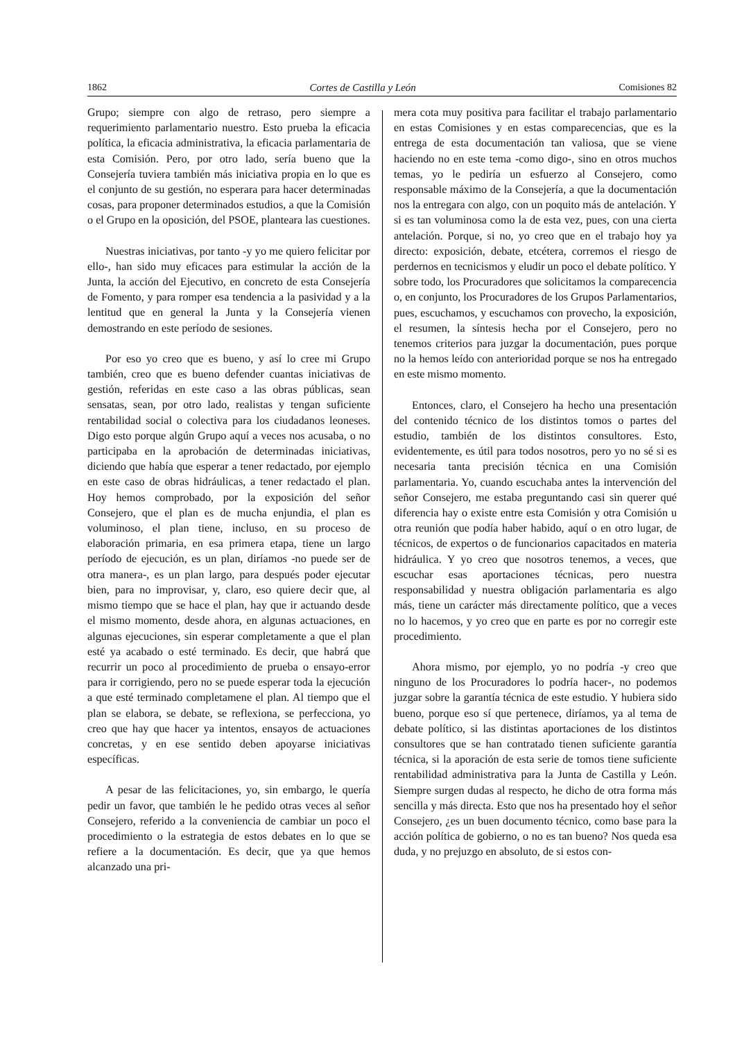1862 Cortes de Castilla y León Comisiones 82
Grupo; siempre con algo de retraso, pero siempre a requerimiento parlamentario nuestro. Esto prueba la eficacia política, la eficacia administrativa, la eficacia parlamentaria de esta Comisión. Pero, por otro lado, sería bueno que la Consejería tuviera también más iniciativa propia en lo que es el conjunto de su gestión, no esperara para hacer determinadas cosas, para proponer determinados estudios, a que la Comisión o el Grupo en la oposición, del PSOE, planteara las cuestiones.
Nuestras iniciativas, por tanto -y yo me quiero felicitar por ello-, han sido muy eficaces para estimular la acción de la Junta, la acción del Ejecutivo, en concreto de esta Consejería de Fomento, y para romper esa tendencia a la pasividad y a la lentitud que en general la Junta y la Consejería vienen demostrando en este período de sesiones.
Por eso yo creo que es bueno, y así lo cree mi Grupo también, creo que es bueno defender cuantas iniciativas de gestión, referidas en este caso a las obras públicas, sean sensatas, sean, por otro lado, realistas y tengan suficiente rentabilidad social o colectiva para los ciudadanos leoneses. Digo esto porque algún Grupo aquí a veces nos acusaba, o no participaba en la aprobación de determinadas iniciativas, diciendo que había que esperar a tener redactado, por ejemplo en este caso de obras hidráulicas, a tener redactado el plan. Hoy hemos comprobado, por la exposición del señor Consejero, que el plan es de mucha enjundia, el plan es voluminoso, el plan tiene, incluso, en su proceso de elaboración primaria, en esa primera etapa, tiene un largo período de ejecución, es un plan, diríamos -no puede ser de otra manera-, es un plan largo, para después poder ejecutar bien, para no improvisar, y, claro, eso quiere decir que, al mismo tiempo que se hace el plan, hay que ir actuando desde el mismo momento, desde ahora, en algunas actuaciones, en algunas ejecuciones, sin esperar completamente a que el plan esté ya acabado o esté terminado. Es decir, que habrá que recurrir un poco al procedimiento de prueba o ensayo-error para ir corrigiendo, pero no se puede esperar toda la ejecución a que esté terminado completamene el plan. Al tiempo que el plan se elabora, se debate, se reflexiona, se perfecciona, yo creo que hay que hacer ya intentos, ensayos de actuaciones concretas, y en ese sentido deben apoyarse iniciativas específicas.
A pesar de las felicitaciones, yo, sin embargo, le quería pedir un favor, que también le he pedido otras veces al señor Consejero, referido a la conveniencia de cambiar un poco el procedimiento o la estrategia de estos debates en lo que se refiere a la documentación. Es decir, que ya que hemos alcanzado una pri-
mera cota muy positiva para facilitar el trabajo parlamentario en estas Comisiones y en estas comparecencias, que es la entrega de esta documentación tan valiosa, que se viene haciendo no en este tema -como digo-, sino en otros muchos temas, yo le pediría un esfuerzo al Consejero, como responsable máximo de la Consejería, a que la documentación nos la entregara con algo, con un poquito más de antelación. Y si es tan voluminosa como la de esta vez, pues, con una cierta antelación. Porque, si no, yo creo que en el trabajo hoy ya directo: exposición, debate, etcétera, corremos el riesgo de perdernos en tecnicismos y eludir un poco el debate político. Y sobre todo, los Procuradores que solicitamos la comparecencia o, en conjunto, los Procuradores de los Grupos Parlamentarios, pues, escuchamos, y escuchamos con provecho, la exposición, el resumen, la síntesis hecha por el Consejero, pero no tenemos criterios para juzgar la documentación, pues porque no la hemos leído con anterioridad porque se nos ha entregado en este mismo momento.
Entonces, claro, el Consejero ha hecho una presentación del contenido técnico de los distintos tomos o partes del estudio, también de los distintos consultores. Esto, evidentemente, es útil para todos nosotros, pero yo no sé si es necesaria tanta precisión técnica en una Comisión parlamentaria. Yo, cuando escuchaba antes la intervención del señor Consejero, me estaba preguntando casi sin querer qué diferencia hay o existe entre esta Comisión y otra Comisión u otra reunión que podía haber habido, aquí o en otro lugar, de técnicos, de expertos o de funcionarios capacitados en materia hidráulica. Y yo creo que nosotros tenemos, a veces, que escuchar esas aportaciones técnicas, pero nuestra responsabilidad y nuestra obligación parlamentaria es algo más, tiene un carácter más directamente político, que a veces no lo hacemos, y yo creo que en parte es por no corregir este procedimiento.
Ahora mismo, por ejemplo, yo no podría -y creo que ninguno de los Procuradores lo podría hacer-, no podemos juzgar sobre la garantía técnica de este estudio. Y hubiera sido bueno, porque eso sí que pertenece, diríamos, ya al tema de debate político, si las distintas aportaciones de los distintos consultores que se han contratado tienen suficiente garantía técnica, si la aporación de esta serie de tomos tiene suficiente rentabilidad administrativa para la Junta de Castilla y León. Siempre surgen dudas al respecto, he dicho de otra forma más sencilla y más directa. Esto que nos ha presentado hoy el señor Consejero, ¿es un buen documento técnico, como base para la acción política de gobierno, o no es tan bueno? Nos queda esa duda, y no prejuzgo en absoluto, de si estos con-